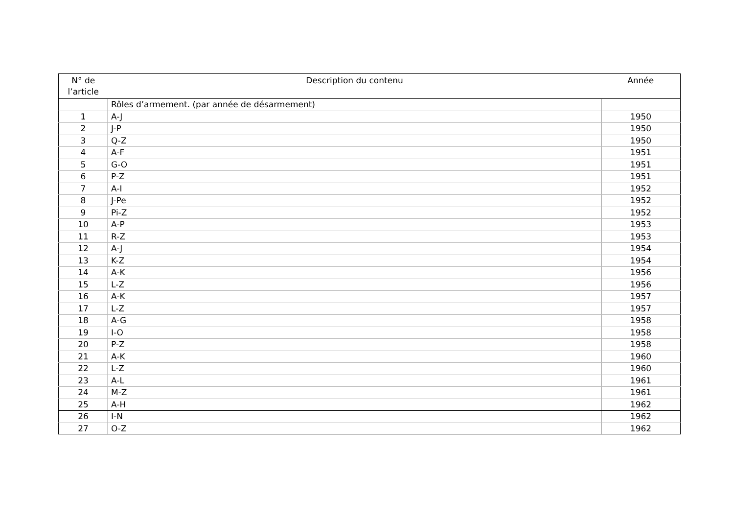| N° de l’article | Description du contenu | Année |
| --- | --- | --- |
| | Rôles d’armement. (par année de désarmement) | |
| 1 | A-J | 1950 |
| 2 | J-P | 1950 |
| 3 | Q-Z | 1950 |
| 4 | A-F | 1951 |
| 5 | G-O | 1951 |
| 6 | P-Z | 1951 |
| 7 | A-I | 1952 |
| 8 | J-Pe | 1952 |
| 9 | Pi-Z | 1952 |
| 10 | A-P | 1953 |
| 11 | R-Z | 1953 |
| 12 | A-J | 1954 |
| 13 | K-Z | 1954 |
| 14 | A-K | 1956 |
| 15 | L-Z | 1956 |
| 16 | A-K | 1957 |
| 17 | L-Z | 1957 |
| 18 | A-G | 1958 |
| 19 | I-O | 1958 |
| 20 | P-Z | 1958 |
| 21 | A-K | 1960 |
| 22 | L-Z | 1960 |
| 23 | A-L | 1961 |
| 24 | M-Z | 1961 |
| 25 | A-H | 1962 |
| 26 | I-N | 1962 |
| 27 | O-Z | 1962 |